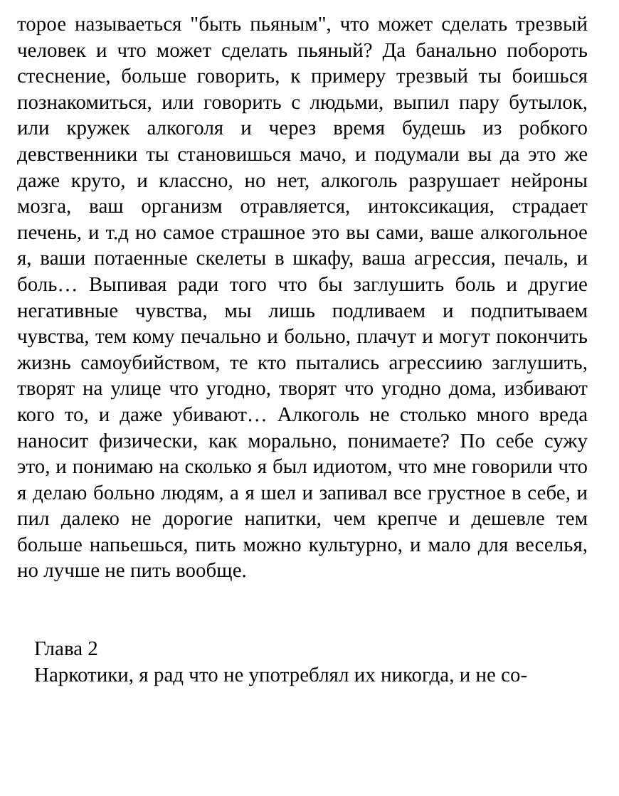торое называеться "быть пьяным", что может сделать трезвый человек и что может сделать пьяный? Да банально побороть стеснение, больше говорить, к примеру трезвый ты боишься познакомиться, или говорить с людьми, выпил пару бутылок, или кружек алкоголя и через время будешь из робкого девственники ты становишься мачо, и подумали вы да это же даже круто, и классно, но нет, алкоголь разрушает нейроны мозга, ваш организм отравляется, интоксикация, страдает печень, и т.д но самое страшное это вы сами, ваше алкогольное я, ваши потаенные скелеты в шкафу, ваша агрессия, печаль, и боль… Выпивая ради того что бы заглушить боль и другие негативные чувства, мы лишь подливаем и подпитываем чувства, тем кому печально и больно, плачут и могут покончить жизнь самоубийством, те кто пытались агрессиию заглушить, творят на улице что угодно, творят что угодно дома, избивают кого то, и даже убивают… Алкоголь не столько много вреда наносит физически, как морально, понимаете? По себе сужу это, и понимаю на сколько я был идиотом, что мне говорили что я делаю больно людям, а я шел и запивал все грустное в себе, и пил далеко не дорогие напитки, чем крепче и дешевле тем больше напьешься, пить можно культурно, и мало для веселья, но лучше не пить вообще.
Глава 2
Наркотики, я рад что не употреблял их никогда, и не со-